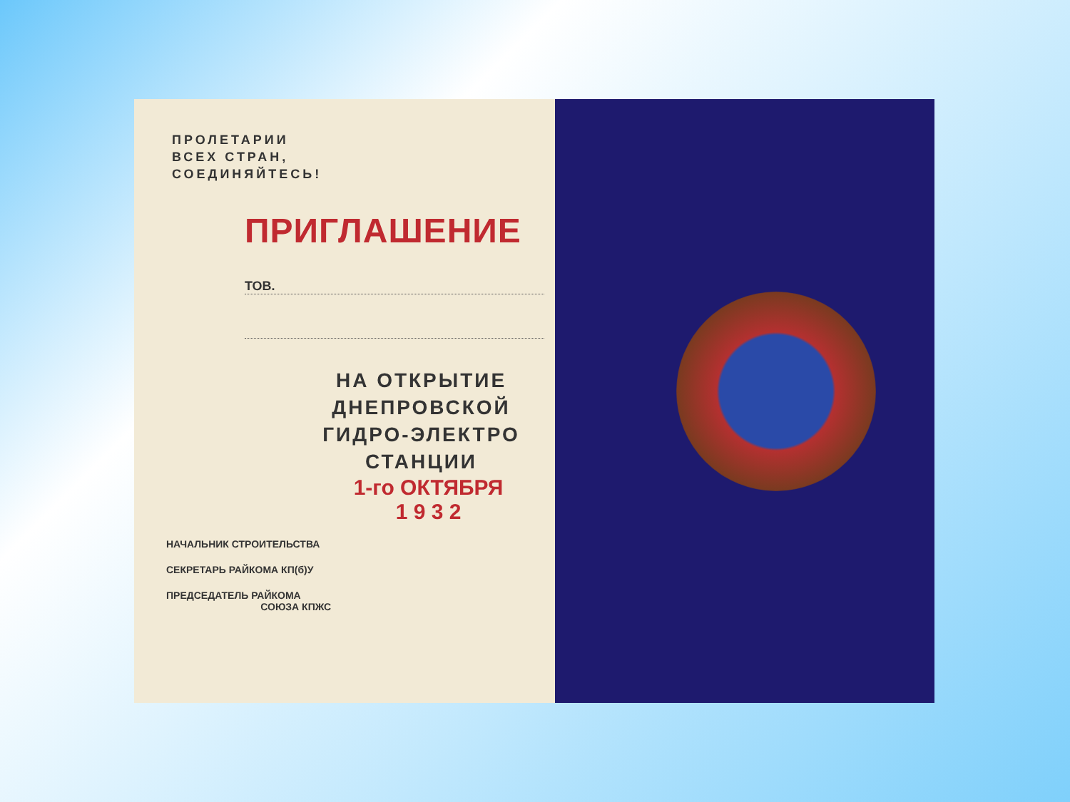ПРОЛЕТАРИИ
ВСЕХ СТРАН,
СОЕДИНЯЙТЕСЬ!
ПРИГЛАШЕНИЕ
ТОВ.
НА ОТКРЫТИЕ
ДНЕПРОВСКОЙ
ГИДРО-ЭЛЕКТРО
СТАНЦИИ
1-го ОКТЯБРЯ
1 9 3 2
НАЧАЛЬНИК СТРОИТЕЛЬСТВА
СЕКРЕТАРЬ РАЙКОМА КП(б)У
ПРЕДСЕДАТЕЛЬ РАЙКОМА
СОЮЗА КПЖС